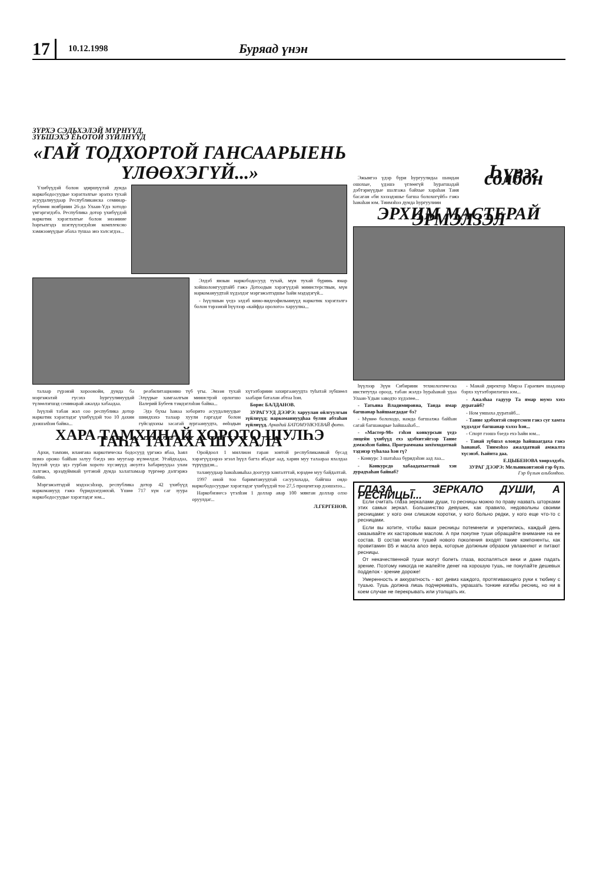17 10.12.1998 Буряад үнэн
ЗҮРХЭ СЭДЬХЭЛЭЙ МҮРНҮҮД,
ЗҮБШЭХЭ ЁҺОТОЙ ЗҮЙЛНҮҮД
«ГАЙ ТОДХОРТОЙ ГАНСААРЫЕНЬ ҮЛӨӨХЭГҮЙ...»
Үхибүүдэй болон эдиршүүлэй дунда наркободосуудые хэрэглэлгые эрэлхэ тухай асуудалнуудаар Республиканска семинар-зүблөөн ноябриин 26-да Улаан-Үдэ хотодо үнгэргэгдэбэ. Республика дотор үхибүүдэй наркотик хэрэглэлгые болон энээниие һэргылгэдэ шэглүүлэгдэһэн комплексно хэмжээнүүдые абаха тушаа энэ хэлсэгдээ...
Элдэб янзын наркободосууд тухай, мүн тухай бүринь ямар хойшолонгуудтайб гэжэ Дотоодын хэрэгүүдэй министерствын, мүн наркомануудтай хүдэлдэг мэргэжэлтэдшье һайн мэдэдэгүй...
- Һүүлшын үедэ элдэб кино-видеофильмнүүд наркотик хэрэглэлгэ болон тэрээнэй һүүлээр «кайфда оролого» харуулна...
талаар гүрэнэй хороонойн, дунда ба мэргэжэлэй гүсэхэ һургуулинуудай түлөөлэгшэд семинарай ажалда хабаадаа.
Һүүлэй табан жэл соо республика дотор наркотик хэрэглэдэг үхибүүдэй тоо 10 дахин дээшэлһэн байна...
реабилитационно түб үгы. Энээн тухай Элүүрые хамгаалгын министрэй орлогшо Валерий Бубеев тэмдэглэһэн байна...
Эдэ бүхы һанаа зоборито асуудалнуудые шиидхэхэ талаар хуули гаргадаг болон гүйсэдхэхы засагай зургаануудта, өөһэдын хүтэлбэриин захиргаануудта туһатай зүбшөөл заабари баталан абтаа һэн.
Борис БАЛДАНОВ.
ЗУРАГУУД ДЭЭРЭ: харуулан ойлгуулгын зүйлнүүд; наркоманнуудһаа булян абтаһан зүйлнүүд. Аркадий БАТОМУНКУЕВАЙ фото.
ХАРА ТАМХИНАЙ ХОРОТО ШУЛҺЭ ТАҺА ТАТАХА ШУХАЛА
Архи, тамхин, илангаяа наркотическа бодосууд үргэжэ ябаа, һаял шэмэ орожо байһан залуу бэедэ энэ муугаар нүлөөлдэг. Угайдхадаа, һүүлэй үедэ эдэ гурбан хорото хүсэнүүд аюулта һабарнуудаа улам лэлгэжэ, эрээдүймнай үетэнэй дунда халагламаар түргөөр дэлгэржэ байна.
Мэргэжэлтэдэй мэдээсэһээр, республика дотор 42 үхибүүд наркоманууд гэжэ бүридхэгдэнхэй. Үшөө 717 хүн саг зуура наркободосуудые хэрэглэдэг юм...
Оройдоол 1 миллион гаран зонтой республикамнай бусад хэрэгүүдээрээ эгээл һүүл багта ябадаг аад, харин муу талаараа ялалдаа түрүүрдэн...
талануудаар һанаһаныһаа доогуур хангалттай, юрэдөө муу байдалтай.
1997 оной тоо баримтануудтай сасуулахада, байгша ондо наркободосуудые хэрэглэдэг үхибүүдэй тоо 27,5 процентээр дээшэлээ...
Наркобизнесэ үтэлһэн 1 доллар аяар 100 мянган доллар олзо оруулдаг...
Л.ГЕРГЕНОВ.
Эжынгээ үдэр бүри һургуулидаа шамдан ошохые, үдэшэ үглөөгүй һурагшадай дэбтэрнүүдые шалгажа байхые хараһан Таня басаган «би хэзээдэшье багша болохогүйб» гэжэ һанаһан юм. Тиимэһээ дунда һургуулиин
Һүрэг солбон
ЭРХИМ МАСТЕРАЙ ЭРМЭЛЗЭЛ
һүүлээр Зүүн Сибириин технологическа институтда ороод, табан жэлдэ һураһанай удаа Улаан-Үдын заводто хүдэлөө...
- Татьяна Владимировна, Танда ямар багшанар һайшаагдадаг бэ?
- Мүнөө болоходо, намда багшалжа байһан сагай багшанарые һайшааһаб...
- «Мастер-98» гэһэн конкурсын үедэ лицейн үхибүүд ехэ эдэбхитэйгээр Тание дэмжэһэн байна. Программаяа зохёоходотнай тэдэнэр туһалаа һэн гү?
- Конкурс 3 шатаһаа бүридэһэн аад лаа...
- Конкурсдо хабаадахыетнай хэн дурадхаһан байнаб?
- Манай директор Мирза Гараевич шадамар бэрхэ хүтэлбэрилэгшэ юм...
- Ажалһаа гадуур Та ямар юумэ хэхэ дуратайб?
- Ном уншаха дуратайб...
- Тание эдэбхитэй спортсмен гэжэ суг хамта хүдэлдэг багшанар хэлээ һэн...
- Спорт гээшэ бэедэ ехэ һайн юм...
- Танай зүбшэл олондо һайшаагдаха гэжэ һананаб. Тиимэһээ ажалдатнай амжалта хүсэнэб. Һайнта даа.
Е.ЦЫБЕНОВА хөөрэлдэбэ.
ЗУРАГ ДЭЭРЭ: Мельниковтэнэй гэр бүлэ. Гэр бүлын альбомһоо.
ГЛАЗА – ЗЕРКАЛО ДУШИ, А РЕСНИЦЫ...
Если считать глаза зеркалами души, то ресницы можно по праву назвать шторками этих самых зеркал. Большинство девушек, как правило, недовольны своими ресницами: у кого они слишком коротки, у кого больно редки, у кого еще что-то с ресницами.
Если вы хотите, чтобы ваши ресницы потемнели и укрепились, каждый день смазывайте их касторовым маслом. А при покупке туши обращайте внимание на ее состав. В состав многих тушей нового поколения входят такие компоненты, как провитамин B5 и масла алоэ вера, которые должным образом увлажняют и питают ресницы.
От некачественной туши могут болеть глаза, воспаляться веки и даже падать зрение. Поэтому никогда не жалейте денег на хорошую тушь, не покупайте дешевых подделок - зрение дороже!
Умеренность и аккуратность - вот девиз каждого, протягивающего руки к тюбику с тушью. Тушь должна лишь подчеркивать, украшать тонкие изгибы ресниц, но ни в коем случае не перекрывать или утолщать их.